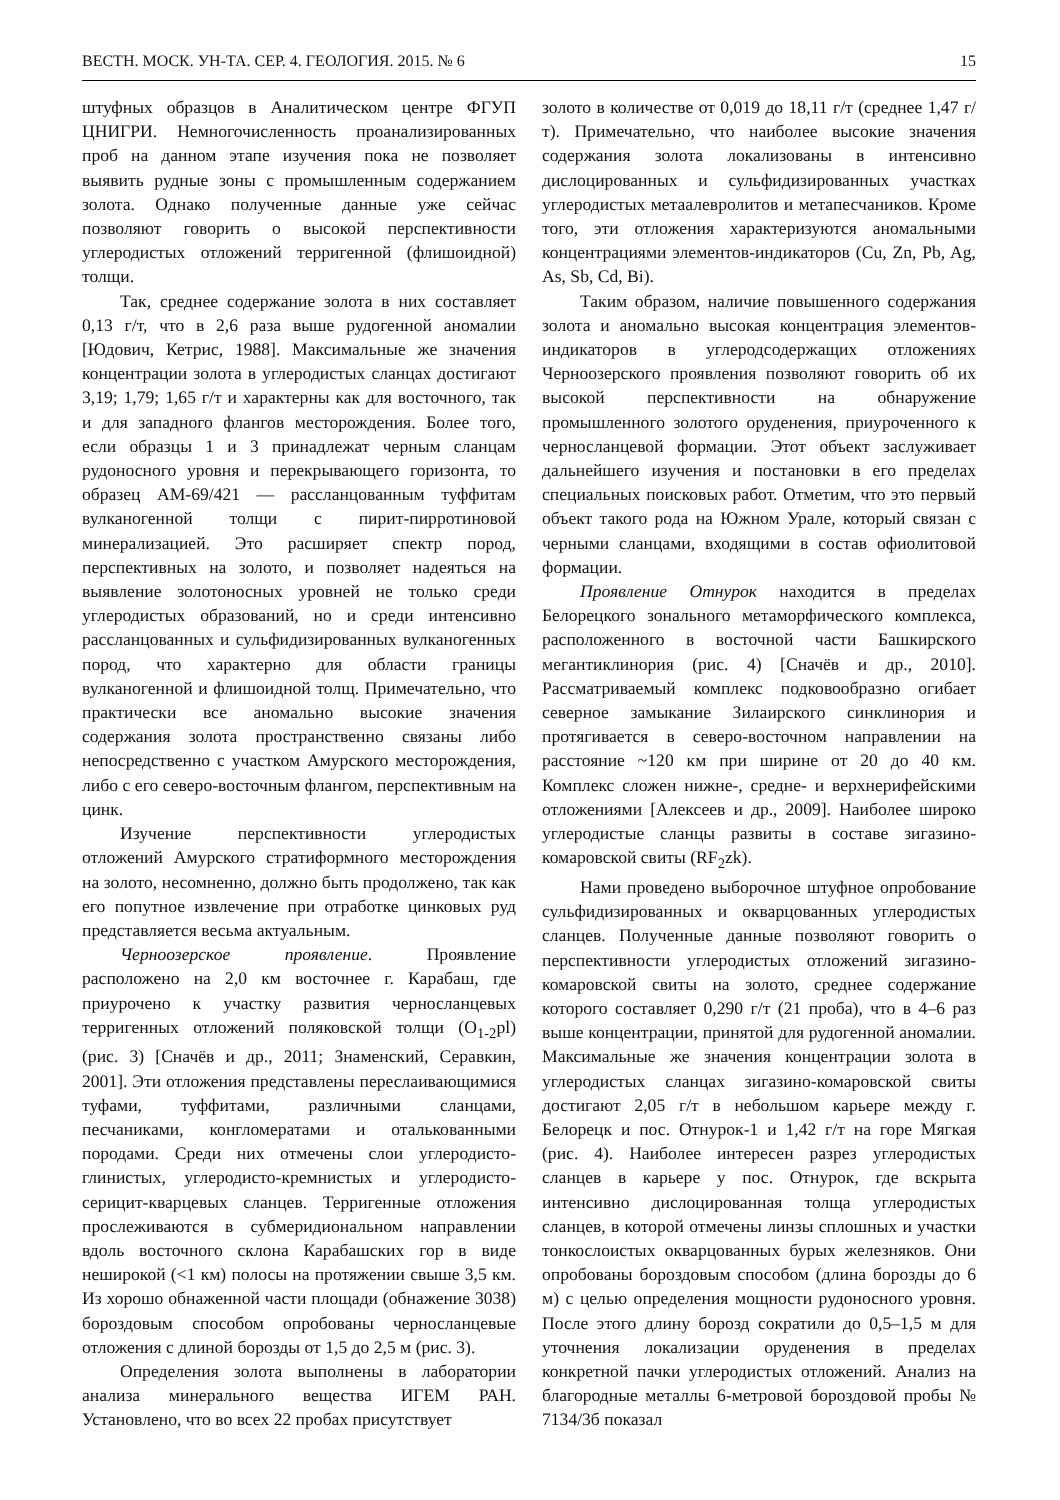ВЕСТН. МОСК. УН-ТА. СЕР. 4. ГЕОЛОГИЯ. 2015. № 6 15
штуфных образцов в Аналитическом центре ФГУП ЦНИГРИ. Немногочисленность проанализированных проб на данном этапе изучения пока не позволяет выявить рудные зоны с промышленным содержанием золота. Однако полученные данные уже сейчас позволяют говорить о высокой перспективности углеродистых отложений терригенной (флишоидной) толщи.
Так, среднее содержание золота в них составляет 0,13 г/т, что в 2,6 раза выше рудогенной аномалии [Юдович, Кетрис, 1988]. Максимальные же значения концентрации золота в углеродистых сланцах достигают 3,19; 1,79; 1,65 г/т и характерны как для восточного, так и для западного флангов месторождения. Более того, если образцы 1 и 3 принадлежат черным сланцам рудоносного уровня и перекрывающего горизонта, то образец АМ-69/421 — рассланцованным туффитам вулканогенной толщи с пирит-пирротиновой минерализацией. Это расширяет спектр пород, перспективных на золото, и позволяет надеяться на выявление золотоносных уровней не только среди углеродистых образований, но и среди интенсивно рассланцованных и сульфидизированных вулканогенных пород, что характерно для области границы вулканогенной и флишоидной толщ. Примечательно, что практически все аномально высокие значения содержания золота пространственно связаны либо непосредственно с участком Амурского месторождения, либо с его северо-восточным флангом, перспективным на цинк.
Изучение перспективности углеродистых отложений Амурского стратиформного месторождения на золото, несомненно, должно быть продолжено, так как его попутное извлечение при отработке цинковых руд представляется весьма актуальным.
Черноозерское проявление. Проявление расположено на 2,0 км восточнее г. Карабаш, где приурочено к участку развития черносланцевых терригенных отложений поляковской толщи (O<sub>1-2</sub>pl) (рис. 3) [Сначёв и др., 2011; Знаменский, Серавкин, 2001]. Эти отложения представлены переслаивающимися туфами, туффитами, различными сланцами, песчаниками, конгломератами и оталькованными породами. Среди них отмечены слои углеродисто-глинистых, углеродисто-кремнистых и углеродисто-серицит-кварцевых сланцев. Терригенные отложения прослеживаются в субмеридиональном направлении вдоль восточного склона Карабашских гор в виде неширокой (<1 км) полосы на протяжении свыше 3,5 км. Из хорошо обнаженной части площади (обнажение 3038) бороздовым способом опробованы черносланцевые отложения с длиной борозды от 1,5 до 2,5 м (рис. 3).
Определения золота выполнены в лаборатории анализа минерального вещества ИГЕМ РАН. Установлено, что во всех 22 пробах присутствует
золото в количестве от 0,019 до 18,11 г/т (среднее 1,47 г/т). Примечательно, что наиболее высокие значения содержания золота локализованы в интенсивно дислоцированных и сульфидизированных участках углеродистых метаалевролитов и метапесчаников. Кроме того, эти отложения характеризуются аномальными концентрациями элементов-индикаторов (Cu, Zn, Pb, Ag, As, Sb, Cd, Bi).
Таким образом, наличие повышенного содержания золота и аномально высокая концентрация элементов-индикаторов в углеродсодержащих отложениях Черноозерского проявления позволяют говорить об их высокой перспективности на обнаружение промышленного золотого оруденения, приуроченного к черносланцевой формации. Этот объект заслуживает дальнейшего изучения и постановки в его пределах специальных поисковых работ. Отметим, что это первый объект такого рода на Южном Урале, который связан с черными сланцами, входящими в состав офиолитовой формации.
Проявление Отнурок находится в пределах Белорецкого зонального метаморфического комплекса, расположенного в восточной части Башкирского мегантиклинория (рис. 4) [Сначёв и др., 2010]. Рассматриваемый комплекс подковообразно огибает северное замыкание Зилаирского синклинория и протягивается в северо-восточном направлении на расстояние ~120 км при ширине от 20 до 40 км. Комплекс сложен нижне-, средне- и верхнерифейскими отложениями [Алексеев и др., 2009]. Наиболее широко углеродистые сланцы развиты в составе зигазино-комаровской свиты (RF<sub>2</sub>zk).
Нами проведено выборочное штуфное опробование сульфидизированных и окварцованных углеродистых сланцев. Полученные данные позволяют говорить о перспективности углеродистых отложений зигазино-комаровской свиты на золото, среднее содержание которого составляет 0,290 г/т (21 проба), что в 4–6 раз выше концентрации, принятой для рудогенной аномалии. Максимальные же значения концентрации золота в углеродистых сланцах зигазино-комаровской свиты достигают 2,05 г/т в небольшом карьере между г. Белорецк и пос. Отнурок-1 и 1,42 г/т на горе Мягкая (рис. 4). Наиболее интересен разрез углеродистых сланцев в карьере у пос. Отнурок, где вскрыта интенсивно дислоцированная толща углеродистых сланцев, в которой отмечены линзы сплошных и участки тонкослоистых окварцованных бурых железняков. Они опробованы бороздовым способом (длина борозды до 6 м) с целью определения мощности рудоносного уровня. После этого длину борозд сократили до 0,5–1,5 м для уточнения локализации оруденения в пределах конкретной пачки углеродистых отложений. Анализ на благородные металлы 6-метровой бороздовой пробы № 7134/3б показал